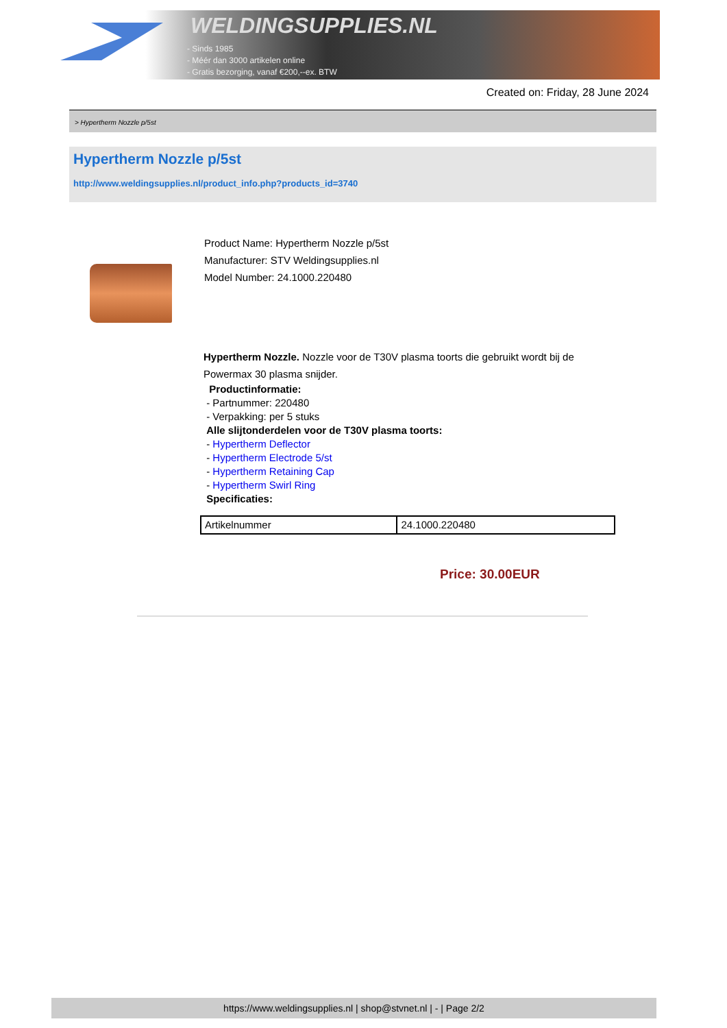WELDINGSUPPLIES.NL
- Sinds 1985
- Méér dan 3000 artikelen online
- Gratis bezorging, vanaf €200,--ex. BTW
Created on: Friday, 28 June 2024
> Hypertherm Nozzle p/5st
Hypertherm Nozzle p/5st
http://www.weldingsupplies.nl/product_info.php?products_id=3740
Product Name: Hypertherm Nozzle p/5st
Manufacturer: STV Weldingsupplies.nl
Model Number: 24.1000.220480
Hypertherm Nozzle. Nozzle voor de T30V plasma toorts die gebruikt wordt bij de Powermax 30 plasma snijder.
Productinformatie:
- Partnummer: 220480
- Verpakking: per 5 stuks
Alle slijtonderdelen voor de T30V plasma toorts:
- Hypertherm Deflector
- Hypertherm Electrode 5/st
- Hypertherm Retaining Cap
- Hypertherm Swirl Ring
Specificaties:
| Artikelnummer | 24.1000.220480 |
Price: 30.00EUR
https://www.weldingsupplies.nl | shop@stvnet.nl | - | Page 2/2